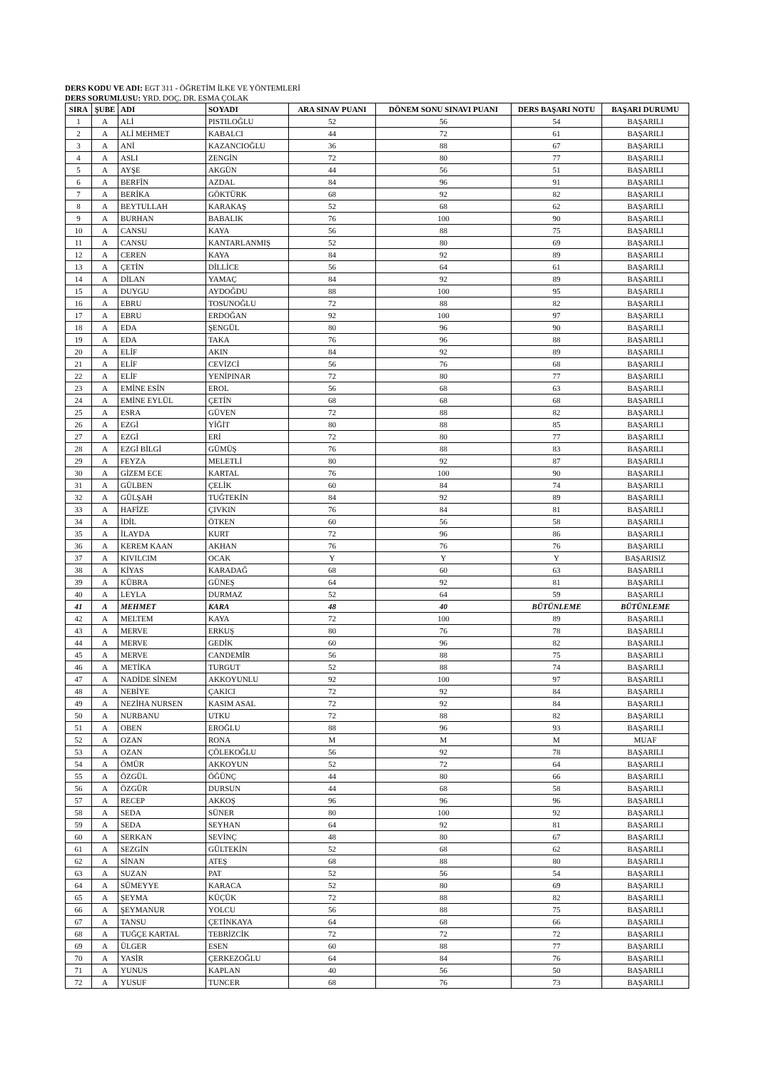DERS KODU VE ADI: EGT 311 - ÖĞRETİM İLKE VE YÖNTEMLERİ
DERS SORUMLUSU: YRD. DOÇ. DR. ESMA ÇOLAK
| SIRA | ŞUBE | ADI | SOYADI | ARA SINAV PUANI | DÖNEM SONU SINAVI PUANI | DERS BAŞARI NOTU | BAŞARI DURUMU |
| --- | --- | --- | --- | --- | --- | --- | --- |
| 1 | A | ALİ | PISTILOĞLU | 52 | 56 | 54 | BAŞARILI |
| 2 | A | ALİ MEHMET | KABALCI | 44 | 72 | 61 | BAŞARILI |
| 3 | A | ANİ | KAZANCIOĞLU | 36 | 88 | 67 | BAŞARILI |
| 4 | A | ASLI | ZENGİN | 72 | 80 | 77 | BAŞARILI |
| 5 | A | AYŞE | AKGÜN | 44 | 56 | 51 | BAŞARILI |
| 6 | A | BERFİN | AZDAL | 84 | 96 | 91 | BAŞARILI |
| 7 | A | BERİKA | GÖKTÜRK | 68 | 92 | 82 | BAŞARILI |
| 8 | A | BEYTULLAH | KARAKAŞ | 52 | 68 | 62 | BAŞARILI |
| 9 | A | BURHAN | BABALIK | 76 | 100 | 90 | BAŞARILI |
| 10 | A | CANSU | KAYA | 56 | 88 | 75 | BAŞARILI |
| 11 | A | CANSU | KANTARLANMIŞ | 52 | 80 | 69 | BAŞARILI |
| 12 | A | CEREN | KAYA | 84 | 92 | 89 | BAŞARILI |
| 13 | A | ÇETİN | DİLLİCE | 56 | 64 | 61 | BAŞARILI |
| 14 | A | DİLAN | YAMAÇ | 84 | 92 | 89 | BAŞARILI |
| 15 | A | DUYGU | AYDOĞDU | 88 | 100 | 95 | BAŞARILI |
| 16 | A | EBRU | TOSUNOĞLU | 72 | 88 | 82 | BAŞARILI |
| 17 | A | EBRU | ERDOĞAN | 92 | 100 | 97 | BAŞARILI |
| 18 | A | EDA | ŞENGÜL | 80 | 96 | 90 | BAŞARILI |
| 19 | A | EDA | TAKA | 76 | 96 | 88 | BAŞARILI |
| 20 | A | ELİF | AKIN | 84 | 92 | 89 | BAŞARILI |
| 21 | A | ELİF | CEVİZCİ | 56 | 76 | 68 | BAŞARILI |
| 22 | A | ELİF | YENİPINAR | 72 | 80 | 77 | BAŞARILI |
| 23 | A | EMİNE ESİN | EROL | 56 | 68 | 63 | BAŞARILI |
| 24 | A | EMİNE EYLÜL | ÇETİN | 68 | 68 | 68 | BAŞARILI |
| 25 | A | ESRA | GÜVEN | 72 | 88 | 82 | BAŞARILI |
| 26 | A | EZGİ | YİĞİT | 80 | 88 | 85 | BAŞARILI |
| 27 | A | EZGİ | ERİ | 72 | 80 | 77 | BAŞARILI |
| 28 | A | EZGİ BİLGİ | GÜMÜŞ | 76 | 88 | 83 | BAŞARILI |
| 29 | A | FEYZA | MELETLİ | 80 | 92 | 87 | BAŞARILI |
| 30 | A | GİZEM ECE | KARTAL | 76 | 100 | 90 | BAŞARILI |
| 31 | A | GÜLBEN | ÇELİK | 60 | 84 | 74 | BAŞARILI |
| 32 | A | GÜLŞAH | TUĞTEKİN | 84 | 92 | 89 | BAŞARILI |
| 33 | A | HAFİZE | ÇIVKIN | 76 | 84 | 81 | BAŞARILI |
| 34 | A | İDİL | ÖTKEN | 60 | 56 | 58 | BAŞARILI |
| 35 | A | İLAYDA | KURT | 72 | 96 | 86 | BAŞARILI |
| 36 | A | KEREM KAAN | AKHAN | 76 | 76 | 76 | BAŞARILI |
| 37 | A | KIVILCIM | OCAK | Y | Y | Y | BAŞARISIZ |
| 38 | A | KİYAS | KARADAĞ | 68 | 60 | 63 | BAŞARILI |
| 39 | A | KÜBRA | GÜNEŞ | 64 | 92 | 81 | BAŞARILI |
| 40 | A | LEYLA | DURMAZ | 52 | 64 | 59 | BAŞARILI |
| 41 | A | MEHMET | KARA | 48 | 40 | BÜTÜNLEME | BÜTÜNLEME |
| 42 | A | MELTEM | KAYA | 72 | 100 | 89 | BAŞARILI |
| 43 | A | MERVE | ERKUŞ | 80 | 76 | 78 | BAŞARILI |
| 44 | A | MERVE | GEDİK | 60 | 96 | 82 | BAŞARILI |
| 45 | A | MERVE | CANDEMİR | 56 | 88 | 75 | BAŞARILI |
| 46 | A | METİKA | TURGUT | 52 | 88 | 74 | BAŞARILI |
| 47 | A | NADİDE SİNEM | AKKOYUNLU | 92 | 100 | 97 | BAŞARILI |
| 48 | A | NEBİYE | ÇAKICI | 72 | 92 | 84 | BAŞARILI |
| 49 | A | NEZİHA NURSEN | KASIM ASAL | 72 | 92 | 84 | BAŞARILI |
| 50 | A | NURBANU | UTKU | 72 | 88 | 82 | BAŞARILI |
| 51 | A | OBEN | EROĞLU | 88 | 96 | 93 | BAŞARILI |
| 52 | A | OZAN | RONA | M | M | M | MUAF |
| 53 | A | OZAN | ÇÖLEKOĞLU | 56 | 92 | 78 | BAŞARILI |
| 54 | A | ÖMÜR | AKKOYUN | 52 | 72 | 64 | BAŞARILI |
| 55 | A | ÖZGÜL | ÖĞÜNÇ | 44 | 80 | 66 | BAŞARILI |
| 56 | A | ÖZGÜR | DURSUN | 44 | 68 | 58 | BAŞARILI |
| 57 | A | RECEP | AKKOŞ | 96 | 96 | 96 | BAŞARILI |
| 58 | A | SEDA | SÜNER | 80 | 100 | 92 | BAŞARILI |
| 59 | A | SEDA | SEYHAN | 64 | 92 | 81 | BAŞARILI |
| 60 | A | SERKAN | SEVİNÇ | 48 | 80 | 67 | BAŞARILI |
| 61 | A | SEZGİN | GÜLTEKİN | 52 | 68 | 62 | BAŞARILI |
| 62 | A | SİNAN | ATEŞ | 68 | 88 | 80 | BAŞARILI |
| 63 | A | SUZAN | PAT | 52 | 56 | 54 | BAŞARILI |
| 64 | A | SÜMEYYE | KARACA | 52 | 80 | 69 | BAŞARILI |
| 65 | A | ŞEYMA | KÜÇÜK | 72 | 88 | 82 | BAŞARILI |
| 66 | A | ŞEYMANUR | YOLCU | 56 | 88 | 75 | BAŞARILI |
| 67 | A | TANSU | ÇETİNKAYA | 64 | 68 | 66 | BAŞARILI |
| 68 | A | TUĞÇE KARTAL | TEBRİZCİK | 72 | 72 | 72 | BAŞARILI |
| 69 | A | ÜLGER | ESEN | 60 | 88 | 77 | BAŞARILI |
| 70 | A | YASİR | ÇERKEZOĞLU | 64 | 84 | 76 | BAŞARILI |
| 71 | A | YUNUS | KAPLAN | 40 | 56 | 50 | BAŞARILI |
| 72 | A | YUSUF | TUNCER | 68 | 76 | 73 | BAŞARILI |